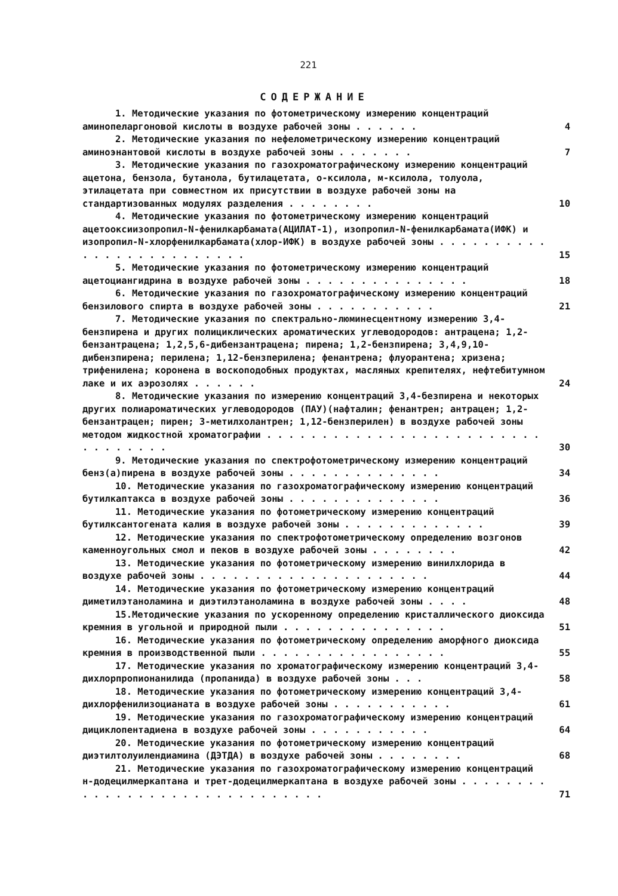221
СОДЕРЖАНИЕ
1. Методические указания по фотометрическому измерению концентраций аминопеларгоновой кислоты в воздухе рабочей зоны . . . . . .
4
2. Методические указания по нефелометрическому измерению концентраций аминоэнантовой кислоты в воздухе рабочей зоны . . . . . . .
7
3. Методические указания по газохроматографическому измерению концентраций ацетона, бензола, бутанола, бутилацетата, о-ксилола, м-ксилола, толуола, этилацетата при совместном их присутствии в воздухе рабочей зоны на стандартизованных модулях разделения . . . . . . . .
10
4. Методические указания по фотометрическому измерению концентраций ацетооксиизопропил-N-фенилкарбамата(АЦИЛАТ-1), изопропил-N-фенилкарбамата(ИФК) и изопропил-N-хлорфенилкарбамата(хлор-ИФК) в воздухе рабочей зоны . . . . . . . . . . . . . . . . . . . . . . . . .
15
5. Методические указания по фотометрическому измерению концентраций ацетоциангидрина в воздухе рабочей зоны . . . . . . . . . . . . . . .
18
6. Методические указания по газохроматографическому измерению концентраций бензилового спирта в воздухе рабочей зоны . . . . . . . . . . .
21
7. Методические указания по спектрально-люминесцентному измерению 3,4-бензпирена и других полициклических ароматических углеводородов: антрацена; 1,2-бензантрацена; 1,2,5,6-дибензантрацена; пирена; 1,2-бензпирена; 3,4,9,10-дибензпирена; перилена; 1,12-бензперилена; фенантрена; флуорантена; хризена; трифенилена; коронена в воскоподобных продуктах, масляных крепителях, нефтебитумном лаке и их аэрозолях . . . . . .
24
8. Методические указания по измерению концентраций 3,4-безпирена и некоторых других полиароматических углеводородов (ПАУ)(нафталин; фенантрен; антрацен; 1,2-бензантрацен; пирен; 3-метилхолантрен; 1,12-бензперилен) в воздухе рабочей зоны методом жидкостной хроматографии . . . . . . . . . . . . . . . . . . . . . . . . . . . . . . . . .
30
9. Методические указания по спектрофотометрическому измерению концентраций бенз(а)пирена в воздухе рабочей зоны . . . . . . . . . . . . . .
34
10. Методические указания по газохроматографическому измерению концентраций бутилкаптакса в воздухе рабочей зоны . . . . . . . . . . . . . .
36
11. Методические указания по фотометрическому измерению концентраций бутилксантогената калия в воздухе рабочей зоны . . . . . . . . . . . . .
39
12. Методические указания по спектрофотометрическому определению возгонов каменноугольных смол и пеков в воздухе рабочей зоны . . . . . . . .
42
13. Методические указания по фотометрическому измерению винилхлорида в воздухе рабочей зоны . . . . . . . . . . . . . . . . . . . . .
44
14. Методические указания по фотометрическому измерению концентраций диметилэтаноламина и диэтилэтаноламина в воздухе рабочей зоны . . . .
48
15.Методические указания по ускоренному определению кристаллического диоксида кремния в угольной и природной пыли . . . . . . . . . . . . . . .
51
16. Методические указания по фотометрическому определению аморфного диоксида кремния в производственной пыли . . . . . . . . . . . . . . . . .
55
17. Методические указания по хроматографическому измерению концентраций 3,4-дихлорпропионанилида (пропанида) в воздухе рабочей зоны . . .
58
18. Методические указания по фотометрическому измерению концентраций 3,4-дихлорфенилизоцианата в воздухе рабочей зоны . . . . . . . . . . .
61
19. Методические указания по газохроматографическому измерению концентраций дициклопентадиена в воздухе рабочей зоны . . . . . . . . . . .
64
20. Методические указания по фотометрическому измерению концентраций диэтилтолуилендиамина (ДЭТДА) в воздухе рабочей зоны . . . . . . . .
68
21. Методические указания по газохроматографическому измерению концентраций н-додецилмеркаптана и трет-додецилмеркаптана в воздухе рабочей зоны . . . . . . . . . . . . . . . . . . . . . . . . . . . . . .
71